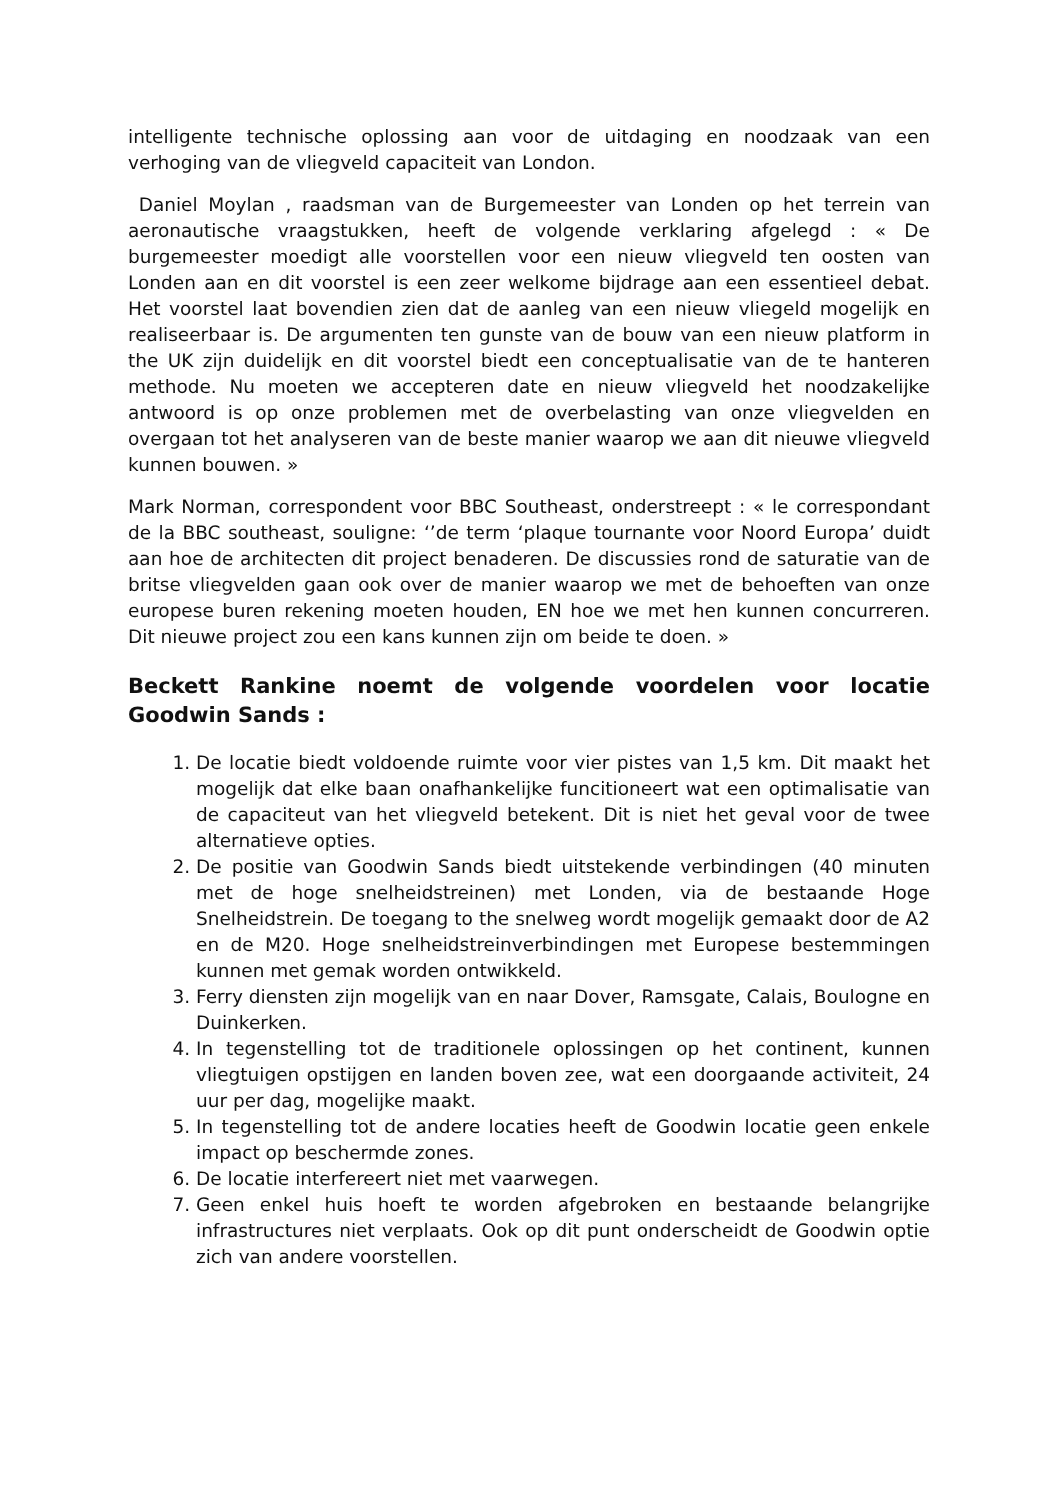intelligente technische oplossing aan voor de uitdaging en noodzaak van een verhoging van de vliegveld capaciteit van London.
Daniel Moylan , raadsman van de Burgemeester van Londen op het terrein van aeronautische vraagstukken, heeft de volgende verklaring afgelegd : « De burgemeester moedigt alle voorstellen voor een nieuw vliegveld ten oosten van Londen aan en dit voorstel is een zeer welkome bijdrage aan een essentieel debat. Het voorstel laat bovendien zien dat de aanleg van een nieuw vliegeld mogelijk en realiseerbaar is. De argumenten ten gunste van de bouw van een nieuw platform in the UK zijn duidelijk en dit voorstel biedt een conceptualisatie van de te hanteren methode. Nu moeten we accepteren date en nieuw vliegveld het noodzakelijke antwoord is op onze problemen met de overbelasting van onze vliegvelden en overgaan tot het analyseren van de beste manier waarop we aan dit nieuwe vliegveld kunnen bouwen. »
Mark Norman, correspondent voor BBC Southeast, onderstreept : « le correspondant de la BBC southeast, souligne: ‘’de term ‘plaque tournante voor Noord Europa’ duidt aan hoe de architecten dit project benaderen. De discussies rond de saturatie van de britse vliegvelden gaan ook over de manier waarop we met de behoeften van onze europese buren rekening moeten houden, EN hoe we met hen kunnen concurreren. Dit nieuwe project zou een kans kunnen zijn om beide te doen. »
Beckett Rankine noemt de volgende voordelen voor locatie Goodwin Sands :
1. De locatie biedt voldoende ruimte voor vier pistes van 1,5 km. Dit maakt het mogelijk dat elke baan onafhankelijke funcitioneert wat een optimalisatie van de capaciteut van het vliegveld betekent. Dit is niet het geval voor de twee alternatieve opties.
2. De positie van Goodwin Sands biedt uitstekende verbindingen (40 minuten met de hoge snelheidstreinen) met Londen, via de bestaande Hoge Snelheidstrein. De toegang to the snelweg wordt mogelijk gemaakt door de A2 en de M20. Hoge snelheidstreinverbindingen met Europese bestemmingen kunnen met gemak worden ontwikkeld.
3. Ferry diensten zijn mogelijk van en naar Dover, Ramsgate, Calais, Boulogne en Duinkerken.
4. In tegenstelling tot de traditionele oplossingen op het continent, kunnen vliegtuigen opstijgen en landen boven zee, wat een doorgaande activiteit, 24 uur per dag, mogelijke maakt.
5. In tegenstelling tot de andere locaties heeft de Goodwin locatie geen enkele impact op beschermde zones.
6. De locatie interfereert niet met vaarwegen.
7. Geen enkel huis hoeft te worden afgebroken en bestaande belangrijke infrastructures niet verplaats. Ook op dit punt onderscheidt de Goodwin optie zich van andere voorstellen.